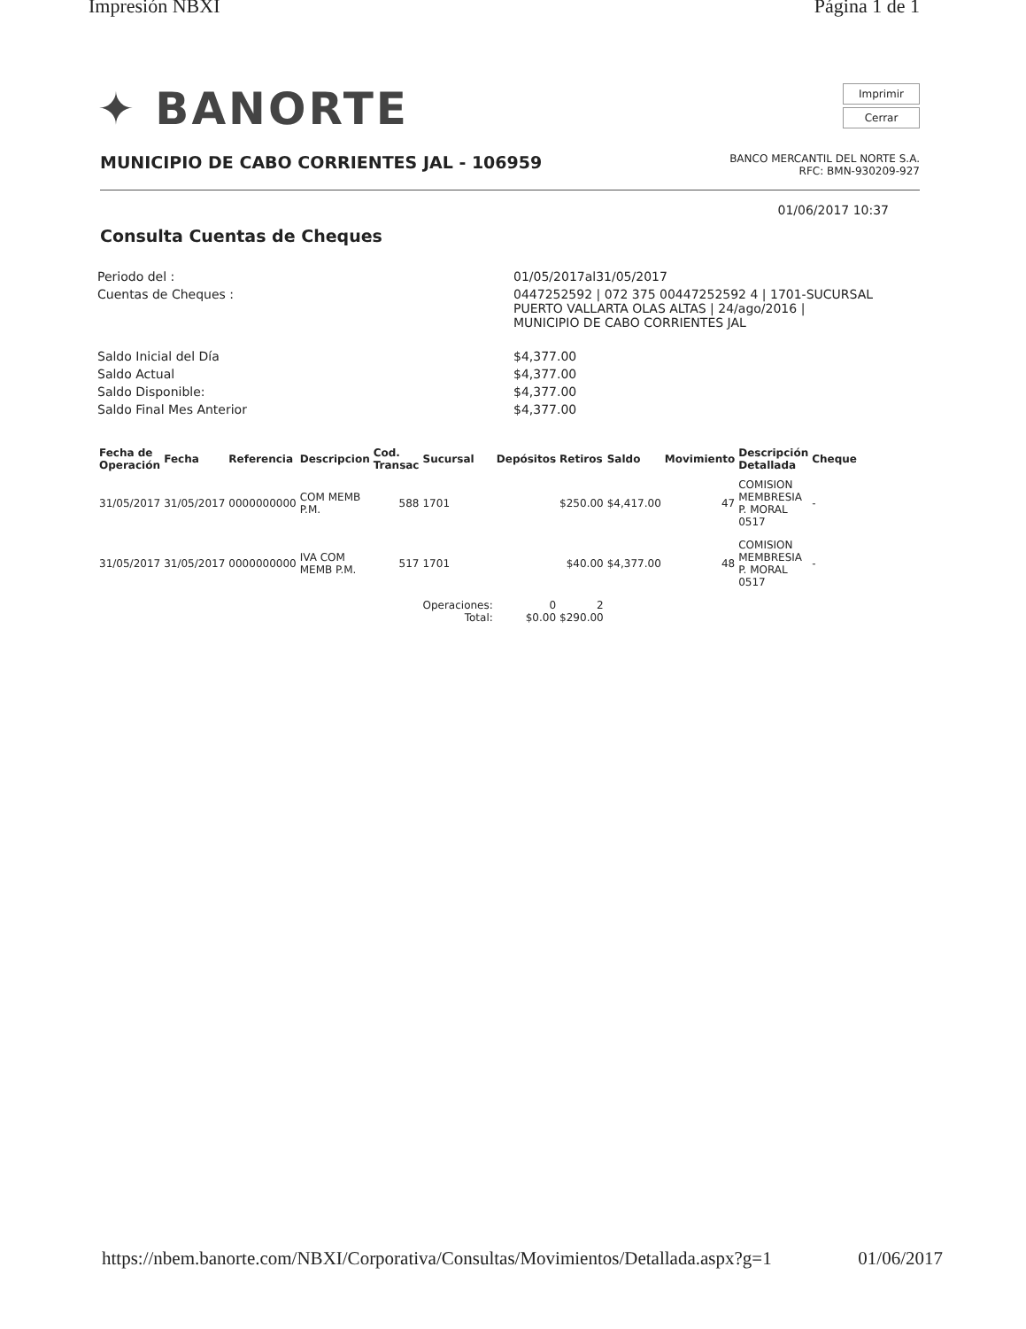Impresión NBXI Página 1 de 1
✦ BANORTE
Imprimir
Cerrar
MUNICIPIO DE CABO CORRIENTES JAL - 106959
BANCO MERCANTIL DEL NORTE S.A.
RFC: BMN-930209-927
01/06/2017 10:37
Consulta Cuentas de Cheques
| Periodo del : | 01/05/2017al31/05/2017 |
| Cuentas de Cheques : | 0447252592 / 072 375 00447252592 4 / 1701-SUCURSAL PUERTO VALLARTA OLAS ALTAS / 24/ago/2016 / MUNICIPIO DE CABO CORRIENTES JAL |
| Saldo Inicial del Día | $4,377.00 |
| Saldo Actual | $4,377.00 |
| Saldo Disponible: | $4,377.00 |
| Saldo Final Mes Anterior | $4,377.00 |
| Fecha de Operación | Fecha | Referencia | Descripcion | Cod. Transac | Sucursal | Depósitos | Retiros | Saldo | Movimiento | Descripción Detallada | Cheque |
| --- | --- | --- | --- | --- | --- | --- | --- | --- | --- | --- | --- |
| 31/05/2017 | 31/05/2017 | 0000000000 | COM MEMB P.M. | 588 | 1701 | | $250.00 | $4,417.00 | 47 | COMISION MEMBRESIA P. MORAL 0517 | - |
| 31/05/2017 | 31/05/2017 | 0000000000 | IVA COM MEMB P.M. | 517 | 1701 | | $40.00 | $4,377.00 | 48 | COMISION MEMBRESIA P. MORAL 0517 | - |
| | | | | | Operaciones: Total: | 0 $0.00 | 2 $290.00 | | | | |
https://nbem.banorte.com/NBXI/Corporativa/Consultas/Movimientos/Detallada.aspx?g=1 01/06/2017